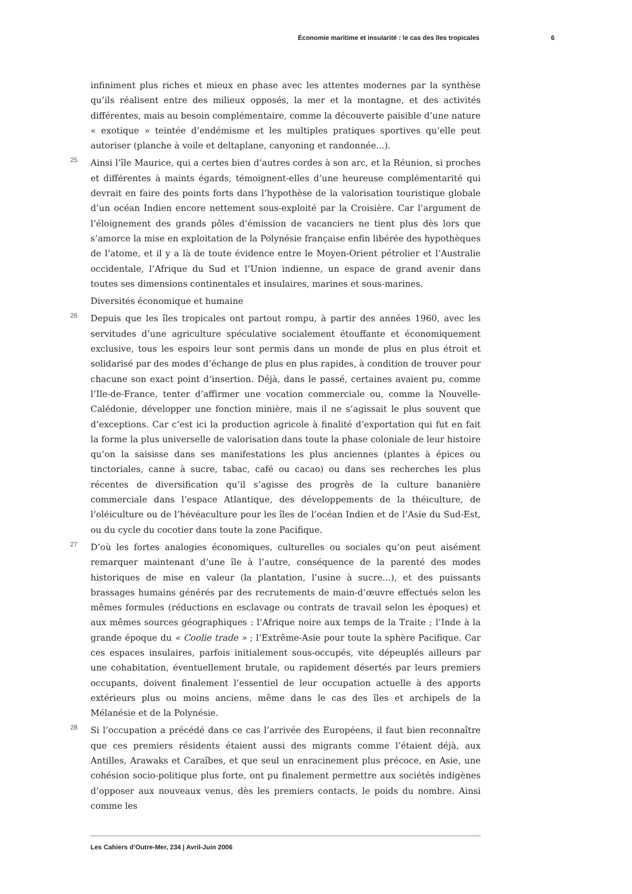Économie maritime et insularité : le cas des îles tropicales 6
infiniment plus riches et mieux en phase avec les attentes modernes par la synthèse qu’ils réalisent entre des milieux opposés, la mer et la montagne, et des activités différentes, mais au besoin complémentaire, comme la découverte paisible d’une nature « exotique » teintée d’endémisme et les multiples pratiques sportives qu’elle peut autoriser (planche à voile et deltaplane, canyoning et randonnée...).
25 Ainsi l’île Maurice, qui a certes bien d’autres cordes à son arc, et la Réunion, si proches et différentes à maints égards, témoignent-elles d’une heureuse complémentarité qui devrait en faire des points forts dans l’hypothèse de la valorisation touristique globale d’un océan Indien encore nettement sous-exploité par la Croisière. Car l’argument de l’éloignement des grands pôles d’émission de vacanciers ne tient plus dès lors que s’amorce la mise en exploitation de la Polynésie française enfin libérée des hypothèques de l’atome, et il y a là de toute évidence entre le Moyen-Orient pétrolier et l’Australie occidentale, l’Afrique du Sud et l’Union indienne, un espace de grand avenir dans toutes ses dimensions continentales et insulaires, marines et sous-marines.
Diversités économique et humaine
26 Depuis que les îles tropicales ont partout rompu, à partir des années 1960, avec les servitudes d’une agriculture spéculative socialement étouffante et économiquement exclusive, tous les espoirs leur sont permis dans un monde de plus en plus étroit et solidarisé par des modes d’échange de plus en plus rapides, à condition de trouver pour chacune son exact point d’insertion. Déjà, dans le passé, certaines avaient pu, comme l’Ile-de-France, tenter d’affirmer une vocation commerciale ou, comme la Nouvelle-Calédonie, développer une fonction minière, mais il ne s’agissait le plus souvent que d’exceptions. Car c’est ici la production agricole à finalité d’exportation qui fut en fait la forme la plus universelle de valorisation dans toute la phase coloniale de leur histoire qu’on la saisisse dans ses manifestations les plus anciennes (plantes à épices ou tinctoriales, canne à sucre, tabac, café ou cacao) ou dans ses recherches les plus récentes de diversification qu’il s’agisse des progrès de la culture bananière commerciale dans l’espace Atlantique, des développements de la théiculture, de l’oléiculture ou de l’hévéaculture pour les îles de l’océan Indien et de l’Asie du Sud-Est, ou du cycle du cocotier dans toute la zone Pacifique.
27 D’où les fortes analogies économiques, culturelles ou sociales qu’on peut aisément remarquer maintenant d’une île à l’autre, conséquence de la parenté des modes historiques de mise en valeur (la plantation, l’usine à sucre...), et des puissants brassages humains générés par des recrutements de main-d’œuvre effectués selon les mêmes formules (réductions en esclavage ou contrats de travail selon les époques) et aux mêmes sources géographiques : l’Afrique noire aux temps de la Traite ; l’Inde à la grande époque du « Coolie trade » ; l’Extrême-Asie pour toute la sphère Pacifique. Car ces espaces insulaires, parfois initialement sous-occupés, vite dépeuplés ailleurs par une cohabitation, éventuellement brutale, ou rapidement désertés par leurs premiers occupants, doivent finalement l’essentiel de leur occupation actuelle à des apports extérieurs plus ou moins anciens, même dans le cas des îles et archipels de la Mélanésie et de la Polynésie.
28 Si l’occupation a précédé dans ce cas l’arrivée des Européens, il faut bien reconnaître que ces premiers résidents étaient aussi des migrants comme l’étaient déjà, aux Antilles, Arawaks et Caraïbes, et que seul un enracinement plus précoce, en Asie, une cohésion socio-politique plus forte, ont pu finalement permettre aux sociétés indigènes d’opposer aux nouveaux venus, dès les premiers contacts, le poids du nombre. Ainsi comme les
Les Cahiers d’Outre-Mer, 234 | Avril-Juin 2006